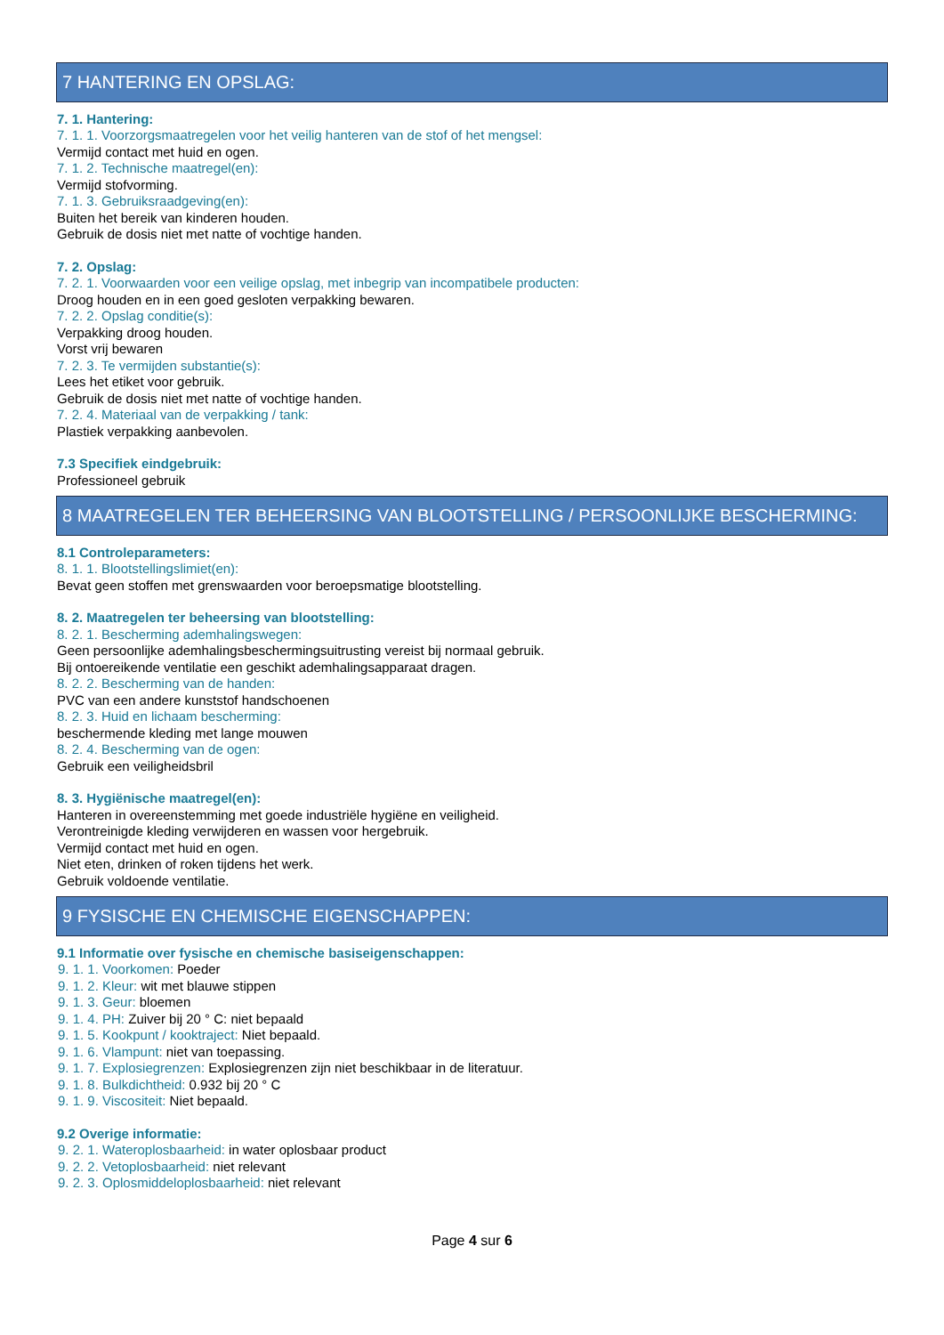7 HANTERING EN OPSLAG:
7. 1. Hantering:
7. 1. 1. Voorzorgsmaatregelen voor het veilig hanteren van de stof of het mengsel:
Vermijd contact met huid en ogen.
7. 1. 2. Technische maatregel(en):
Vermijd stofvorming.
7. 1. 3. Gebruiksraadgeving(en):
Buiten het bereik van kinderen houden.
Gebruik de dosis niet met natte of vochtige handen.
7. 2. Opslag:
7. 2. 1. Voorwaarden voor een veilige opslag, met inbegrip van incompatibele producten:
Droog houden en in een goed gesloten verpakking bewaren.
7. 2. 2. Opslag conditie(s):
Verpakking droog houden.
Vorst vrij bewaren
7. 2. 3. Te vermijden substantie(s):
Lees het etiket voor gebruik.
Gebruik de dosis niet met natte of vochtige handen.
7. 2. 4. Materiaal van de verpakking / tank:
Plastiek verpakking aanbevolen.
7.3 Specifiek eindgebruik:
Professioneel gebruik
8 MAATREGELEN TER BEHEERSING VAN BLOOTSTELLING / PERSOONLIJKE BESCHERMING:
8.1 Controleparameters:
8. 1. 1. Blootstellingslimiet(en):
Bevat geen stoffen met grenswaarden voor beroepsmatige blootstelling.
8. 2. Maatregelen ter beheersing van blootstelling:
8. 2. 1. Bescherming ademhalingswegen:
Geen persoonlijke ademhalingsbeschermingsuitrusting vereist bij normaal gebruik.
Bij ontoereikende ventilatie een geschikt ademhalingsapparaat dragen.
8. 2. 2. Bescherming van de handen:
PVC van een andere kunststof handschoenen
8. 2. 3. Huid en lichaam bescherming:
beschermende kleding met lange mouwen
8. 2. 4. Bescherming van de ogen:
Gebruik een veiligheidsbril
8. 3. Hygiënische maatregel(en):
Hanteren in overeenstemming met goede industriële hygiëne en veiligheid.
Verontreinigde kleding verwijderen en wassen voor hergebruik.
Vermijd contact met huid en ogen.
Niet eten, drinken of roken tijdens het werk.
Gebruik voldoende ventilatie.
9 FYSISCHE EN CHEMISCHE EIGENSCHAPPEN:
9.1 Informatie over fysische en chemische basiseigenschappen:
9. 1. 1. Voorkomen: Poeder
9. 1. 2. Kleur: wit met blauwe stippen
9. 1. 3. Geur: bloemen
9. 1. 4. PH: Zuiver bij 20 ° C: niet bepaald
9. 1. 5. Kookpunt / kooktraject: Niet bepaald.
9. 1. 6. Vlampunt: niet van toepassing.
9. 1. 7. Explosiegrenzen: Explosiegrenzen zijn niet beschikbaar in de literatuur.
9. 1. 8. Bulkdichtheid: 0.932 bij 20 ° C
9. 1. 9. Viscositeit: Niet bepaald.
9.2 Overige informatie:
9. 2. 1. Wateroplosbaarheid: in water oplosbaar product
9. 2. 2. Vetoplosbaarheid: niet relevant
9. 2. 3. Oplosmiddeloplosbaarheid: niet relevant
Page 4 sur 6